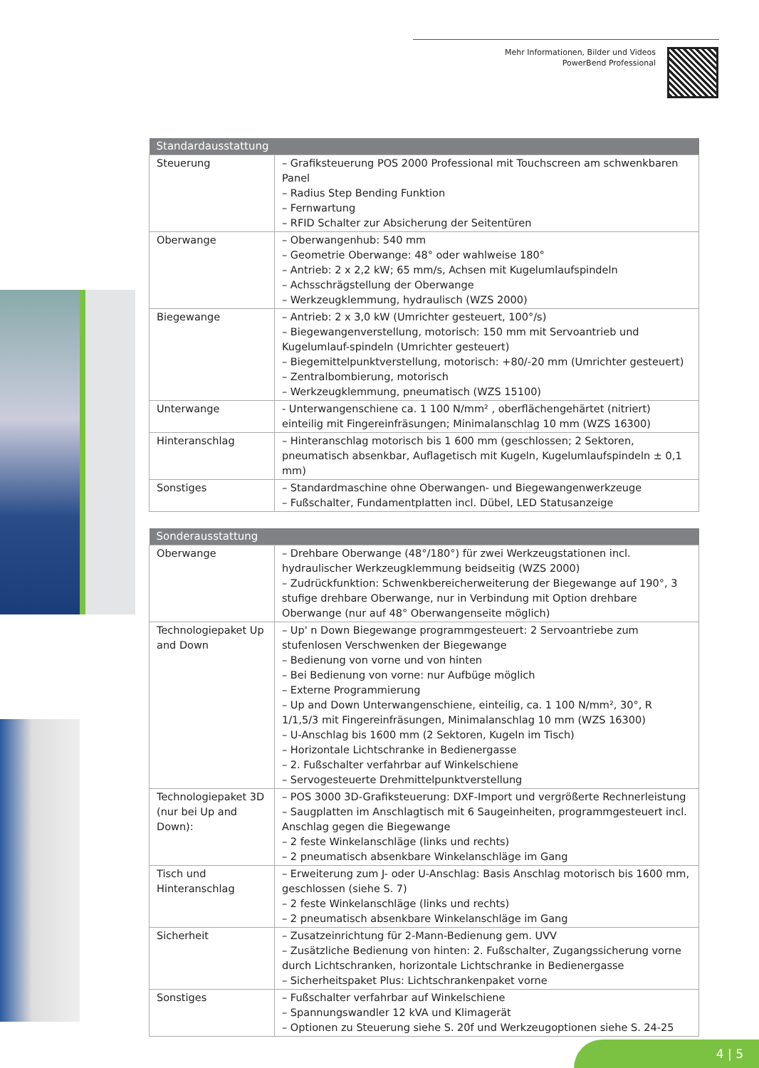Mehr Informationen, Bilder und Videos
PowerBend Professional
| Standardausstattung | |
| --- | --- |
| Steuerung | – Grafiksteuerung POS 2000 Professional mit Touchscreen am schwenkbaren Panel – Radius Step Bending Funktion – Fernwartung – RFID Schalter zur Absicherung der Seitentüren |
| Oberwange | – Oberwangenhub: 540 mm – Geometrie Oberwange: 48° oder wahlweise 180° – Antrieb: 2 x 2,2 kW; 65 mm/s, Achsen mit Kugelumlaufspindeln – Achsschrägstellung der Oberwange – Werkzeugklemmung, hydraulisch (WZS 2000) |
| Biegewange | – Antrieb: 2 x 3,0 kW (Umrichter gesteuert, 100°/s) – Biegewangenverstellung, motorisch: 150 mm mit Servoantrieb und Kugelumlauf-spindeln (Umrichter gesteuert) – Biegemittelpunktverstellung, motorisch: +80/-20 mm (Umrichter gesteuert) – Zentralbombierung, motorisch – Werkzeugklemmung, pneumatisch (WZS 15100) |
| Unterwange | - Unterwangenschiene ca. 1 100 N/mm² , oberflächengehärtet (nitriert) einteilig mit Fingereinfräsungen; Minimalanschlag 10 mm (WZS 16300) |
| Hinteranschlag | – Hinteranschlag motorisch bis 1 600 mm (geschlossen; 2 Sektoren, pneumatisch absenkbar, Auflagetisch mit Kugeln, Kugelumlaufspindeln ± 0,1 mm) |
| Sonstiges | – Standardmaschine ohne Oberwangen- und Biegewangenwerkzeuge – Fußschalter, Fundamentplatten incl. Dübel, LED Statusanzeige |
| Sonderausstattung | |
| --- | --- |
| Oberwange | – Drehbare Oberwange (48°/180°) für zwei Werkzeugstationen incl. hydraulischer Werkzeugklemmung beidseitig (WZS 2000) – Zudrückfunktion: Schwenkbereicherweiterung der Biegewange auf 190°, 3 stufige drehbare Oberwange, nur in Verbindung mit Option drehbare Oberwange (nur auf 48° Oberwangenseite möglich) |
| Technologiepaket Up and Down | – Up' n Down Biegewange programmgesteuert: 2 Servoantriebe zum stufenlosen Verschwenken der Biegewange – Bedienung von vorne und von hinten – Bei Bedienung von vorne: nur Aufbüge möglich – Externe Programmierung – Up and Down Unterwangenschiene, einteilig, ca. 1 100 N/mm², 30°, R 1/1,5/3 mit Fingereinfräsungen, Minimalanschlag 10 mm (WZS 16300) – U-Anschlag bis 1600 mm (2 Sektoren, Kugeln im Tisch) – Horizontale Lichtschranke in Bedienergasse – 2. Fußschalter verfahrbar auf Winkelschiene – Servogesteuerte Drehmittelpunktverstellung |
| Technologiepaket 3D (nur bei Up and Down): | – POS 3000 3D-Grafiksteuerung: DXF-Import und vergrößerte Rechnerleistung – Saugplatten im Anschlagtisch mit 6 Saugeinheiten, programmgesteuert incl. Anschlag gegen die Biegewange – 2 feste Winkelanschläge (links und rechts) – 2 pneumatisch absenkbare Winkelanschläge im Gang |
| Tisch und Hinteranschlag | – Erweiterung zum J- oder U-Anschlag: Basis Anschlag motorisch bis 1600 mm, geschlossen (siehe S. 7) – 2 feste Winkelanschläge (links und rechts) – 2 pneumatisch absenkbare Winkelanschläge im Gang |
| Sicherheit | – Zusatzeinrichtung für 2-Mann-Bedienung gem. UVV – Zusätzliche Bedienung von hinten: 2. Fußschalter, Zugangssicherung vorne durch Lichtschranken, horizontale Lichtschranke in Bedienergasse – Sicherheitspaket Plus: Lichtschrankenpaket vorne |
| Sonstiges | – Fußschalter verfahrbar auf Winkelschiene – Spannungswandler 12 kVA und Klimagerät – Optionen zu Steuerung siehe S. 20f und Werkzeugoptionen siehe S. 24-25 |
4 | 5